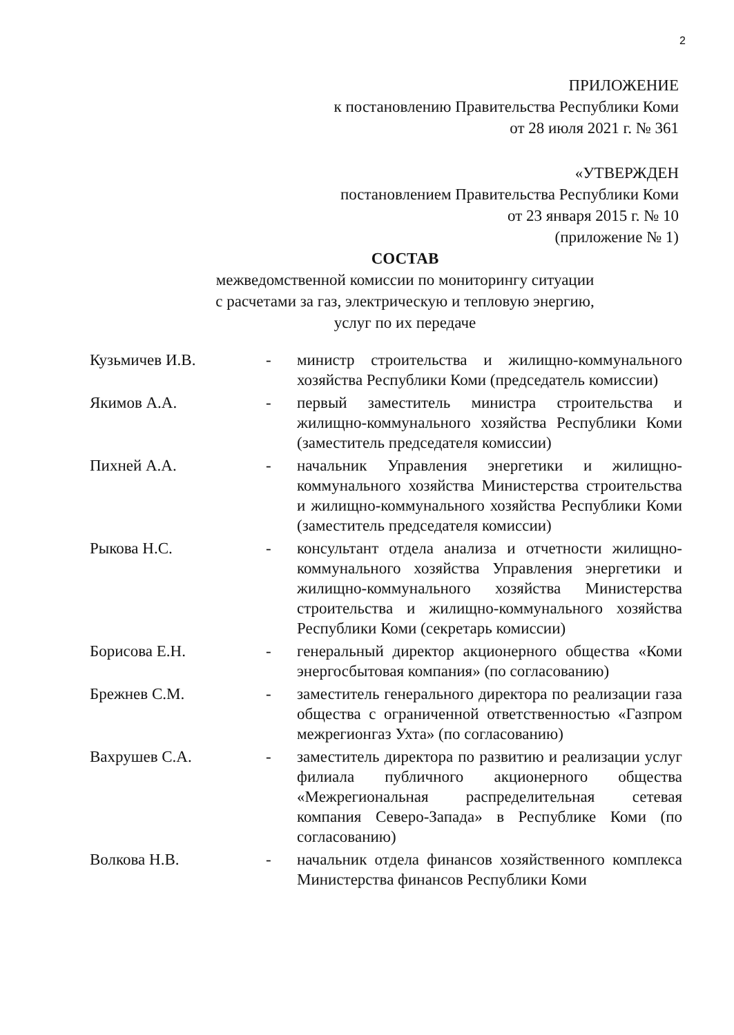2
ПРИЛОЖЕНИЕ
к постановлению Правительства Республики Коми
от 28 июля 2021 г. № 361
«УТВЕРЖДЕН
постановлением Правительства Республики Коми
от 23 января 2015 г. № 10
(приложение № 1)
СОСТАВ
межведомственной комиссии по мониторингу ситуации
с расчетами за газ, электрическую и тепловую энергию,
услуг по их передаче
| Кузьмичев И.В. | - | министр строительства и жилищно-коммунального хозяйства Республики Коми (председатель комиссии) |
| Якимов А.А. | - | первый заместитель министра строительства и жилищно-коммунального хозяйства Республики Коми (заместитель председателя комиссии) |
| Пихней А.А. | - | начальник Управления энергетики и жилищно-коммунального хозяйства Министерства строительства и жилищно-коммунального хозяйства Республики Коми (заместитель председателя комиссии) |
| Рыкова Н.С. | - | консультант отдела анализа и отчетности жилищно-коммунального хозяйства Управления энергетики и жилищно-коммунального хозяйства Министерства строительства и жилищно-коммунального хозяйства Республики Коми (секретарь комиссии) |
| Борисова Е.Н. | - | генеральный директор акционерного общества «Коми энергосбытовая компания» (по согласованию) |
| Брежнев С.М. | - | заместитель генерального директора по реализации газа общества с ограниченной ответственностью «Газпром межрегионгаз Ухта» (по согласованию) |
| Вахрушев С.А. | - | заместитель директора по развитию и реализации услуг филиала публичного акционерного общества «Межрегиональная распределительная сетевая компания Северо-Запада» в Республике Коми (по согласованию) |
| Волкова Н.В. | - | начальник отдела финансов хозяйственного комплекса Министерства финансов Республики Коми |